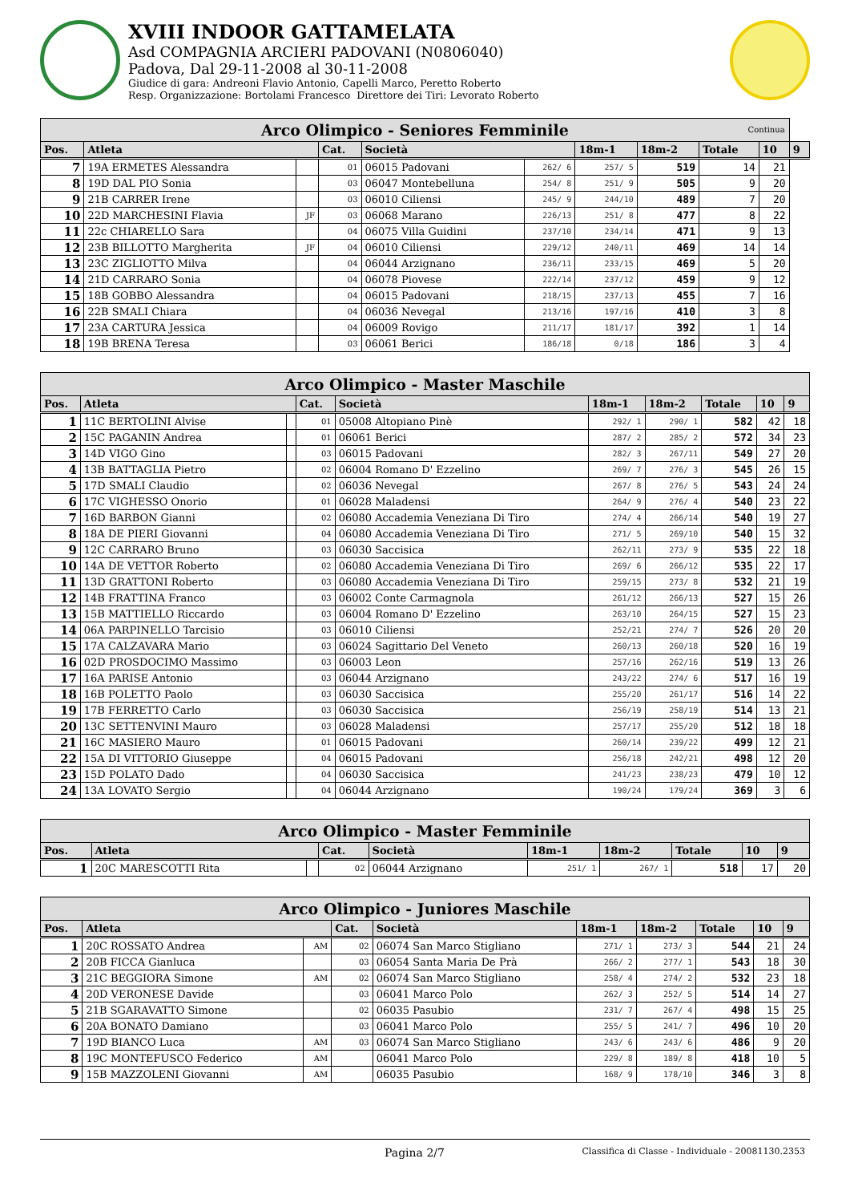XVIII INDOOR GATTAMELATA
Asd COMPAGNIA ARCIERI PADOVANI (N0806040)
Padova, Dal 29-11-2008 al 30-11-2008
Giudice di gara: Andreoni Flavio Antonio, Capelli Marco, Peretto Roberto
Resp. Organizzazione: Bortolami Francesco Direttore dei Tiri: Levorato Roberto
| Arco Olimpico - Seniores Femminile Continua | | | | | | | | | | |
| Pos. | Atleta | | Cat. | Società | | 18m-1 | 18m-2 | Totale | 10 | 9 |
| 7 | 19A ERMETES Alessandra | | 01 | 06015 Padovani | 262/ 6 | 257/ 5 | 519 | 14 | 21 | |
| 8 | 19D DAL PIO Sonia | | 03 | 06047 Montebelluna | 254/ 8 | 251/ 9 | 505 | 9 | 20 | |
| 9 | 21B CARRER Irene | | 03 | 06010 Ciliensi | 245/ 9 | 244/10 | 489 | 7 | 20 | |
| 10 | 22D MARCHESINI Flavia | JF | 03 | 06068 Marano | 226/13 | 251/ 8 | 477 | 8 | 22 | |
| 11 | 22c CHIARELLO Sara | | 04 | 06075 Villa Guidini | 237/10 | 234/14 | 471 | 9 | 13 | |
| 12 | 23B BILLOTTO Margherita | JF | 04 | 06010 Ciliensi | 229/12 | 240/11 | 469 | 14 | 14 | |
| 13 | 23C ZIGLIOTTO Milva | | 04 | 06044 Arzignano | 236/11 | 233/15 | 469 | 5 | 20 | |
| 14 | 21D CARRARO Sonia | | 04 | 06078 Piovese | 222/14 | 237/12 | 459 | 9 | 12 | |
| 15 | 18B GOBBO Alessandra | | 04 | 06015 Padovani | 218/15 | 237/13 | 455 | 7 | 16 | |
| 16 | 22B SMALI Chiara | | 04 | 06036 Nevegal | 213/16 | 197/16 | 410 | 3 | 8 | |
| 17 | 23A CARTURA Jessica | | 04 | 06009 Rovigo | 211/17 | 181/17 | 392 | 1 | 14 | |
| 18 | 19B BRENA Teresa | | 03 | 06061 Berici | 186/18 | 0/18 | 186 | 3 | 4 | |
| Arco Olimpico - Master Maschile | | | | | | | | | |
| Pos. | Atleta | | Cat. | Società | 18m-1 | 18m-2 | Totale | 10 | 9 |
| 1 | 11C BERTOLINI Alvise | | 01 | 05008 Altopiano Pinè | 292/ 1 | 290/ 1 | 582 | 42 | 18 |
| 2 | 15C PAGANIN Andrea | | 01 | 06061 Berici | 287/ 2 | 285/ 2 | 572 | 34 | 23 |
| 3 | 14D VIGO Gino | | 03 | 06015 Padovani | 282/ 3 | 267/11 | 549 | 27 | 20 |
| 4 | 13B BATTAGLIA Pietro | | 02 | 06004 Romano D' Ezzelino | 269/ 7 | 276/ 3 | 545 | 26 | 15 |
| 5 | 17D SMALI Claudio | | 02 | 06036 Nevegal | 267/ 8 | 276/ 5 | 543 | 24 | 24 |
| 6 | 17C VIGHESSO Onorio | | 01 | 06028 Maladensi | 264/ 9 | 276/ 4 | 540 | 23 | 22 |
| 7 | 16D BARBON Gianni | | 02 | 06080 Accademia Veneziana Di Tiro | 274/ 4 | 266/14 | 540 | 19 | 27 |
| 8 | 18A DE PIERI Giovanni | | 04 | 06080 Accademia Veneziana Di Tiro | 271/ 5 | 269/10 | 540 | 15 | 32 |
| 9 | 12C CARRARO Bruno | | 03 | 06030 Saccisica | 262/11 | 273/ 9 | 535 | 22 | 18 |
| 10 | 14A DE VETTOR Roberto | | 02 | 06080 Accademia Veneziana Di Tiro | 269/ 6 | 266/12 | 535 | 22 | 17 |
| 11 | 13D GRATTONI Roberto | | 03 | 06080 Accademia Veneziana Di Tiro | 259/15 | 273/ 8 | 532 | 21 | 19 |
| 12 | 14B FRATTINA Franco | | 03 | 06002 Conte Carmagnola | 261/12 | 266/13 | 527 | 15 | 26 |
| 13 | 15B MATTIELLO Riccardo | | 03 | 06004 Romano D' Ezzelino | 263/10 | 264/15 | 527 | 15 | 23 |
| 14 | 06A PARPINELLO Tarcisio | | 03 | 06010 Ciliensi | 252/21 | 274/ 7 | 526 | 20 | 20 |
| 15 | 17A CALZAVARA Mario | | 03 | 06024 Sagittario Del Veneto | 260/13 | 260/18 | 520 | 16 | 19 |
| 16 | 02D PROSDOCIMO Massimo | | 03 | 06003 Leon | 257/16 | 262/16 | 519 | 13 | 26 |
| 17 | 16A PARISE Antonio | | 03 | 06044 Arzignano | 243/22 | 274/ 6 | 517 | 16 | 19 |
| 18 | 16B POLETTO Paolo | | 03 | 06030 Saccisica | 255/20 | 261/17 | 516 | 14 | 22 |
| 19 | 17B FERRETTO Carlo | | 03 | 06030 Saccisica | 256/19 | 258/19 | 514 | 13 | 21 |
| 20 | 13C SETTENVINI Mauro | | 03 | 06028 Maladensi | 257/17 | 255/20 | 512 | 18 | 18 |
| 21 | 16C MASIERO Mauro | | 01 | 06015 Padovani | 260/14 | 239/22 | 499 | 12 | 21 |
| 22 | 15A DI VITTORIO Giuseppe | | 04 | 06015 Padovani | 256/18 | 242/21 | 498 | 12 | 20 |
| 23 | 15D POLATO Dado | | 04 | 06030 Saccisica | 241/23 | 238/23 | 479 | 10 | 12 |
| 24 | 13A LOVATO Sergio | | 04 | 06044 Arzignano | 190/24 | 179/24 | 369 | 3 | 6 |
| Arco Olimpico - Master Femminile | | | | | | | | | |
| Pos. | Atleta | | Cat. | Società | 18m-1 | 18m-2 | Totale | 10 | 9 |
| 1 | 20C MARESCOTTI Rita | | 02 | 06044 Arzignano | 251/ 1 | 267/ 1 | 518 | 17 | 20 |
| Arco Olimpico - Juniores Maschile | | | | | | | | | |
| Pos. | Atleta | | Cat. | Società | 18m-1 | 18m-2 | Totale | 10 | 9 |
| 1 | 20C ROSSATO Andrea | AM | 02 | 06074 San Marco Stigliano | 271/ 1 | 273/ 3 | 544 | 21 | 24 |
| 2 | 20B FICCA Gianluca | | 03 | 06054 Santa Maria De Prà | 266/ 2 | 277/ 1 | 543 | 18 | 30 |
| 3 | 21C BEGGIORA Simone | AM | 02 | 06074 San Marco Stigliano | 258/ 4 | 274/ 2 | 532 | 23 | 18 |
| 4 | 20D VERONESE Davide | | 03 | 06041 Marco Polo | 262/ 3 | 252/ 5 | 514 | 14 | 27 |
| 5 | 21B SGARAVATTO Simone | | 02 | 06035 Pasubio | 231/ 7 | 267/ 4 | 498 | 15 | 25 |
| 6 | 20A BONATO Damiano | | 03 | 06041 Marco Polo | 255/ 5 | 241/ 7 | 496 | 10 | 20 |
| 7 | 19D BIANCO Luca | AM | 03 | 06074 San Marco Stigliano | 243/ 6 | 243/ 6 | 486 | 9 | 20 |
| 8 | 19C MONTEFUSCO Federico | AM | | 06041 Marco Polo | 229/ 8 | 189/ 8 | 418 | 10 | 5 |
| 9 | 15B MAZZOLENI Giovanni | AM | | 06035 Pasubio | 168/ 9 | 178/10 | 346 | 3 | 8 |
Pagina 2/7 Classifica di Classe - Individuale - 20081130.2353